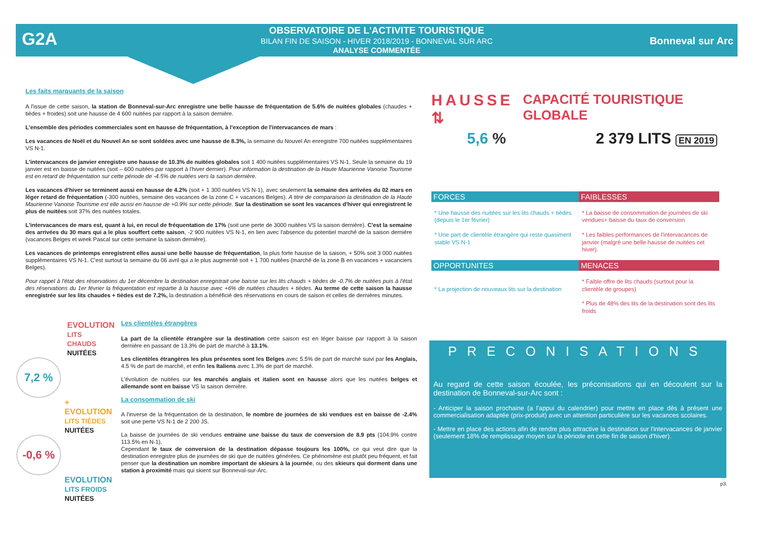G2A
OBSERVATOIRE DE L'ACTIVITE TOURISTIQUE
BILAN FIN DE SAISON - HIVER 2018/2019 - BONNEVAL SUR ARC
ANALYSE COMMENTÉE
Bonneval sur Arc
Les faits marquants de la saison
A l'issue de cette saison, la station de Bonneval-sur-Arc enregistre une belle hausse de fréquentation de 5.6% de nuitées globales (chaudes + tièdes + froides) soit une hausse de 4 600 nuitées par rapport à la saison dernière.
L'ensemble des périodes commerciales sont en hausse de fréquentation, à l'exception de l'intervacances de mars :
Les vacances de Noël et du Nouvel An se sont soldées avec une hausse de 8.3%, la semaine du Nouvel An enregistre 700 nuitées supplémentaires VS N-1.
L'intervacances de janvier enregistre une hausse de 10.3% de nuitées globales soit 1 400 nuitées supplémentaires VS N-1. Seule la semaine du 19 janvier est en baisse de nuitées (soit – 600 nuitées par rapport à l'hiver dernier). Pour information la destination de la Haute Maurienne Vanoise Tourisme est en retard de fréquentation sur cette période de -4.5% de nuitées vers la saison dernière.
Les vacances d'hiver se terminent aussi en hausse de 4.2% (soit + 1 300 nuitées VS N-1), avec seulement la semaine des arrivées du 02 mars en léger retard de fréquentation (-300 nuitées, semaine des vacances de la zone C + vacances Belges). A titre de comparaison la destination de la Haute Maurienne Vanoise Tourisme est elle aussi en hausse de +0.9% sur cette période. Sur la destination se sont les vacances d'hiver qui enregistrent le plus de nuitées soit 37% des nuitées totales.
L'intervacances de mars est, quant à lui, en recul de fréquentation de 17% (soit une perte de 3000 nuitées VS la saison dernière). C'est la semaine des arrivées du 30 mars qui a le plus souffert cette saison, -2 900 nuitées VS N-1, en lien avec l'absence du potentiel marché de la saison dernière (vacances Belges et week Pascal sur cette semaine la saison dernière).
Les vacances de printemps enregistrent elles aussi une belle hausse de fréquentation, la plus forte hausse de la saison, + 50% soit 3 000 nuitées supplémentaires VS N-1. C'est surtout la semaine du 06 avril qui a le plus augmenté soit + 1 700 nuitées (marché de la zone B en vacances + vacanciers Belges).
Pour rappel à l'état des réservations du 1er décembre la destination enregistrait une baisse sur les lits chauds + tièdes de -0.7% de nuitées puis à l'état des réservations du 1er février la fréquentation est repartie à la hausse avec +6% de nuitées chaudes + tièdes. Au terme de cette saison la hausse enregistrée sur les lits chaudes + tièdes est de 7.2%, la destination a bénéficié des réservations en cours de saison et celles de dernières minutes.
EVOLUTION
LITS CHAUDS
NUITÉES
7,2 %
+ EVOLUTION
LITS TIÈDES
NUITÉES
-0,6 %
EVOLUTION
LITS FROIDS
NUITÉES
Les clientèles étrangères
La part de la clientèle étrangère sur la destination cette saison est en léger baisse par rapport à la saison dernière en passant de 13.3% de part de marché à 13.1%.
Les clientèles étrangères les plus présentes sont les Belges avec 5.5% de part de marché suivi par les Anglais, 4.5 % de part de marché, et enfin les Italiens avec 1.3% de part de marché.
L'évolution de nuitées sur les marchés anglais et italien sont en hausse alors que les nuitées belges et allemande sont en baisse VS la saison dernière.
La consommation de ski
A l'inverse de la fréquentation de la destination, le nombre de journées de ski vendues est en baisse de -2.4% soit une perte VS N-1 de 2 200 JS.
La baisse de journées de ski vendues entraine une baisse du taux de conversion de 8.9 pts (104.9% contre 113.5% en N-1).
Cependant le taux de conversion de la destination dépasse toujours les 100%, ce qui veut dire que la destination enregistre plus de journées de ski que de nuitées générées. Ce phénomène est plutôt peu fréquent, et fait penser que la destination un nombre important de skieurs à la journée, ou des skieurs qui dorment dans une station à proximité mais qui skient sur Bonneval-sur-Arc.
HAUSSE ⇅ CAPACITÉ TOURISTIQUE GLOBALE
5,6 % 2 379 LITS EN 2019
FORCES
FAIBLESSES
* Une hausse des nuitées sur les lits chauds + tièdes (depuis le 1er février)
* Une part de clientèle étrangère qui reste quasiment stable VS N-1
* La baisse de consommation de journées de ski vendues+ baisse du taux de conversion
* Les faibles performances de l'intervacances de janvier (malgré une belle hausse de nuitées cet hiver).
OPPORTUNITES
MENACES
* La projection de nouveaux lits sur la destination
* Faible offre de lits chauds (surtout pour la clientèle de groupes)
* Plus de 48% des lits de la destination sont des lits froids
PRECONISATIONS
Au regard de cette saison écoulée, les préconisations qui en découlent sur la destination de Bonneval-sur-Arc sont :
- Anticiper la saison prochaine (a l'appui du calendrier) pour mettre en place dès à présent une commercialisation adaptée (prix-produit) avec un attention particulière sur les vacances scolaires.
- Mettre en place des actions afin de rendre plus attractive la destination sur l'intervacances de janvier (seulement 18% de remplissage moyen sur la période en cette fin de saison d'hiver).
p3.